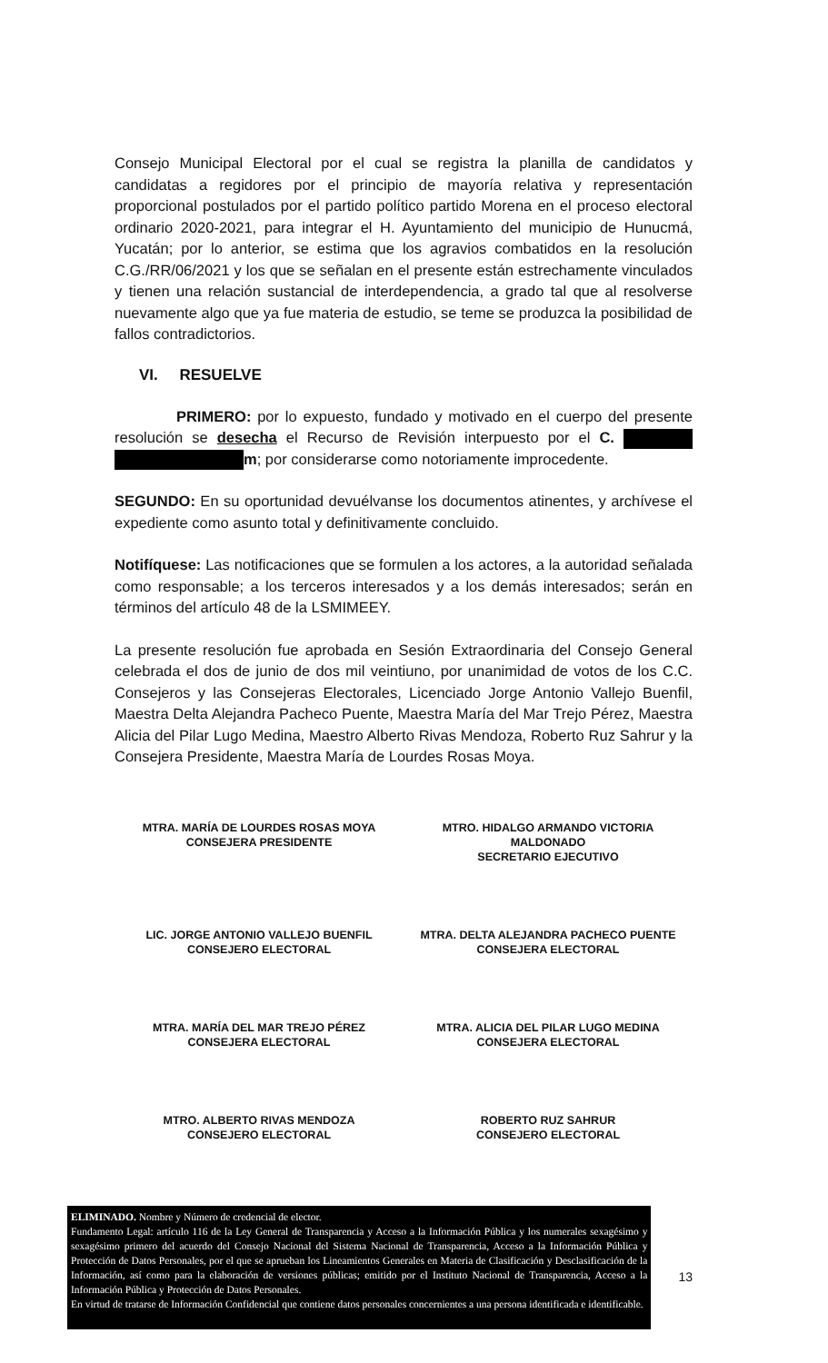Consejo Municipal Electoral por el cual se registra la planilla de candidatos y candidatas a regidores por el principio de mayoría relativa y representación proporcional postulados por el partido político partido Morena en el proceso electoral ordinario 2020-2021, para integrar el H. Ayuntamiento del municipio de Hunucmá, Yucatán; por lo anterior, se estima que los agravios combatidos en la resolución C.G./RR/06/2021 y los que se señalan en el presente están estrechamente vinculados y tienen una relación sustancial de interdependencia, a grado tal que al resolverse nuevamente algo que ya fue materia de estudio, se teme se produzca la posibilidad de fallos contradictorios.
VI. RESUELVE
PRIMERO: por lo expuesto, fundado y motivado en el cuerpo del presente resolución se desecha el Recurso de Revisión interpuesto por el C. m; por considerarse como notoriamente improcedente.
SEGUNDO: En su oportunidad devuélvanse los documentos atinentes, y archívese el expediente como asunto total y definitivamente concluido.
Notifíquese: Las notificaciones que se formulen a los actores, a la autoridad señalada como responsable; a los terceros interesados y a los demás interesados; serán en términos del artículo 48 de la LSMIMEEY.
La presente resolución fue aprobada en Sesión Extraordinaria del Consejo General celebrada el dos de junio de dos mil veintiuno, por unanimidad de votos de los C.C. Consejeros y las Consejeras Electorales, Licenciado Jorge Antonio Vallejo Buenfil, Maestra Delta Alejandra Pacheco Puente, Maestra María del Mar Trejo Pérez, Maestra Alicia del Pilar Lugo Medina, Maestro Alberto Rivas Mendoza, Roberto Ruz Sahrur y la Consejera Presidente, Maestra María de Lourdes Rosas Moya.
MTRA. MARÍA DE LOURDES ROSAS MOYA
CONSEJERA PRESIDENTE
MTRO. HIDALGO ARMANDO VICTORIA MALDONADO
SECRETARIO EJECUTIVO
LIC. JORGE ANTONIO VALLEJO BUENFIL
CONSEJERO ELECTORAL
MTRA. DELTA ALEJANDRA PACHECO PUENTE
CONSEJERA ELECTORAL
MTRA. MARÍA DEL MAR TREJO PÉREZ
CONSEJERA ELECTORAL
MTRA. ALICIA DEL PILAR LUGO MEDINA
CONSEJERA ELECTORAL
MTRO. ALBERTO RIVAS MENDOZA
CONSEJERO ELECTORAL
ROBERTO RUZ SAHRUR
CONSEJERO ELECTORAL
ELIMINADO. Nombre y Número de credencial de elector.
Fundamento Legal: artículo 116 de la Ley General de Transparencia y Acceso a la Información Pública y los numerales sexagésimo y sexagésimo primero del acuerdo del Consejo Nacional del Sistema Nacional de Transparencia, Acceso a la Información Pública y Protección de Datos Personales, por el que se aprueban los Lineamientos Generales en Materia de Clasificación y Desclasificación de la Información, así como para la elaboración de versiones públicas; emitido por el Instituto Nacional de Transparencia, Acceso a la Información Pública y Protección de Datos Personales.
En virtud de tratarse de Información Confidencial que contiene datos personales concernientes a una persona identificada e identificable.
13